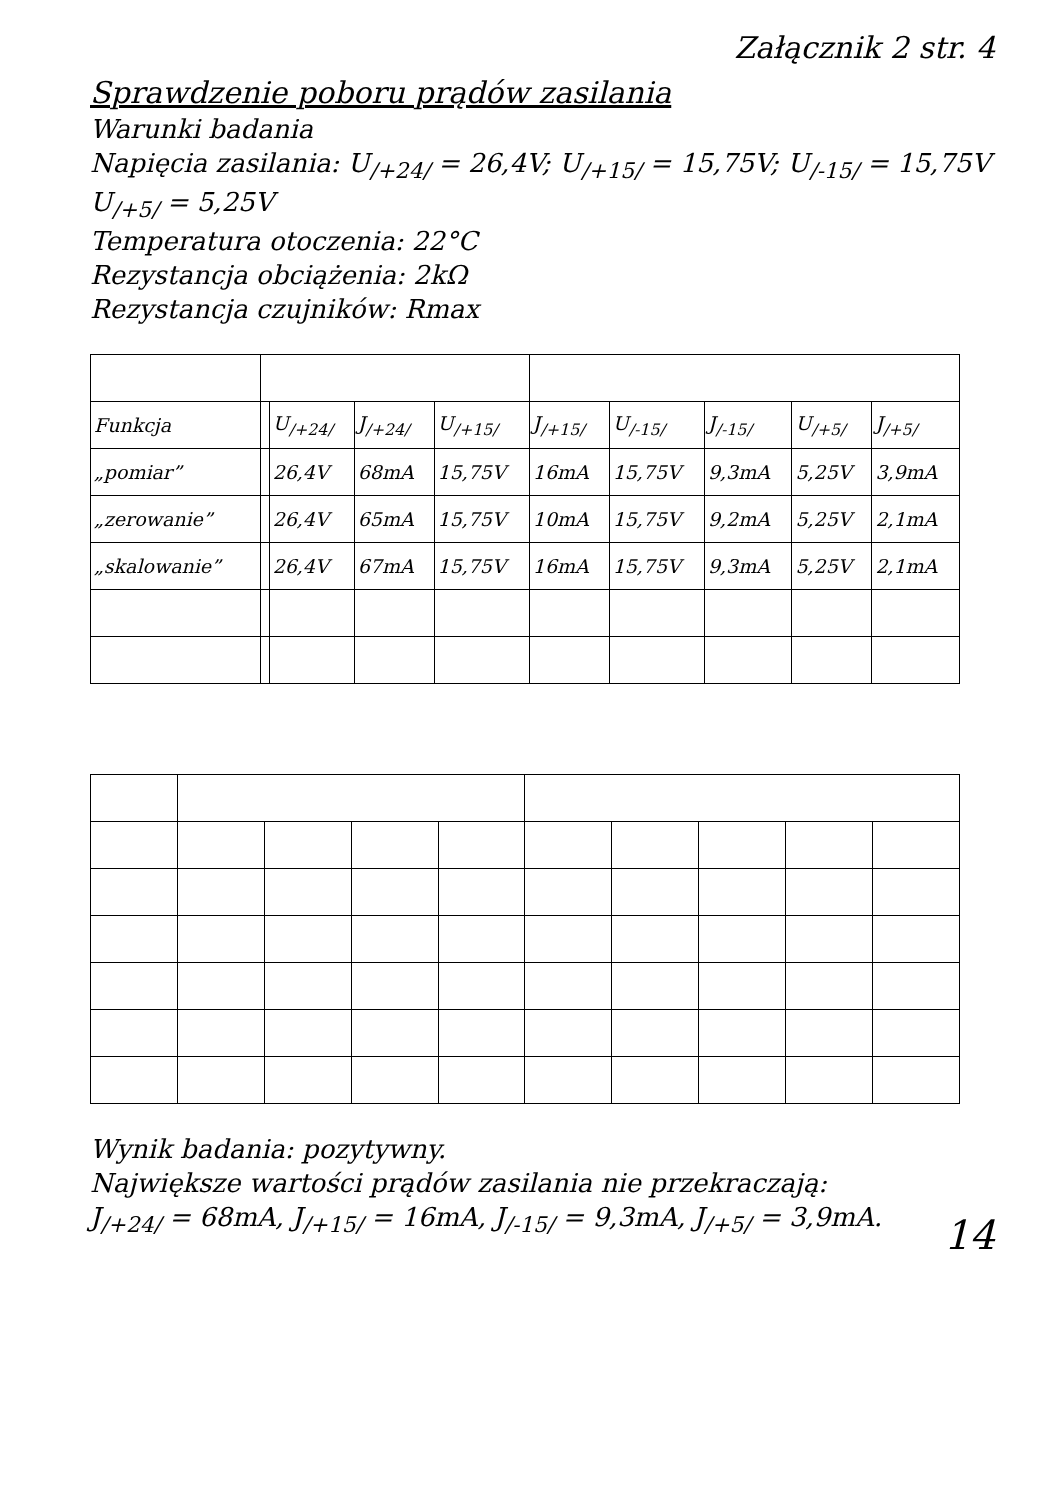Załącznik 2 str. 4
Sprawdzenie poboru prądów zasilania
Warunki badania
Napięcia zasilania: U<sub>/+24/</sub> = 26,4V; U<sub>/+15/</sub> = 15,75V; U<sub>/-15/</sub> = 15,75V
U<sub>/+5/</sub> = 5,25V
Temperatura otoczenia: 22°C
Rezystancja obciążenia: 2kΩ
Rezystancja czujników: Rmax
| Funkcja | | U<sub>/+24/</sub> | J<sub>/+24/</sub> | U<sub>/+15/</sub> | J<sub>/+15/</sub> | U<sub>/-15/</sub> | J<sub>/-15/</sub> | U<sub>/+5/</sub> | J<sub>/+5/</sub> |
| --- | --- | --- | --- | --- | --- | --- | --- | --- | --- |
| „pomiar” | | 26,4V | 68mA | 15,75V | 16mA | 15,75V | 9,3mA | 5,25V | 3,9mA |
| „zerowanie” | | 26,4V | 65mA | 15,75V | 10mA | 15,75V | 9,2mA | 5,25V | 2,1mA |
| „skalowanie” | | 26,4V | 67mA | 15,75V | 16mA | 15,75V | 9,3mA | 5,25V | 2,1mA |
Wynik badania: pozytywny.
Największe wartości prądów zasilania nie przekraczają:
J<sub>/+24/</sub> = 68mA, J<sub>/+15/</sub> = 16mA, J<sub>/-15/</sub> = 9,3mA, J<sub>/+5/</sub> = 3,9mA.
14